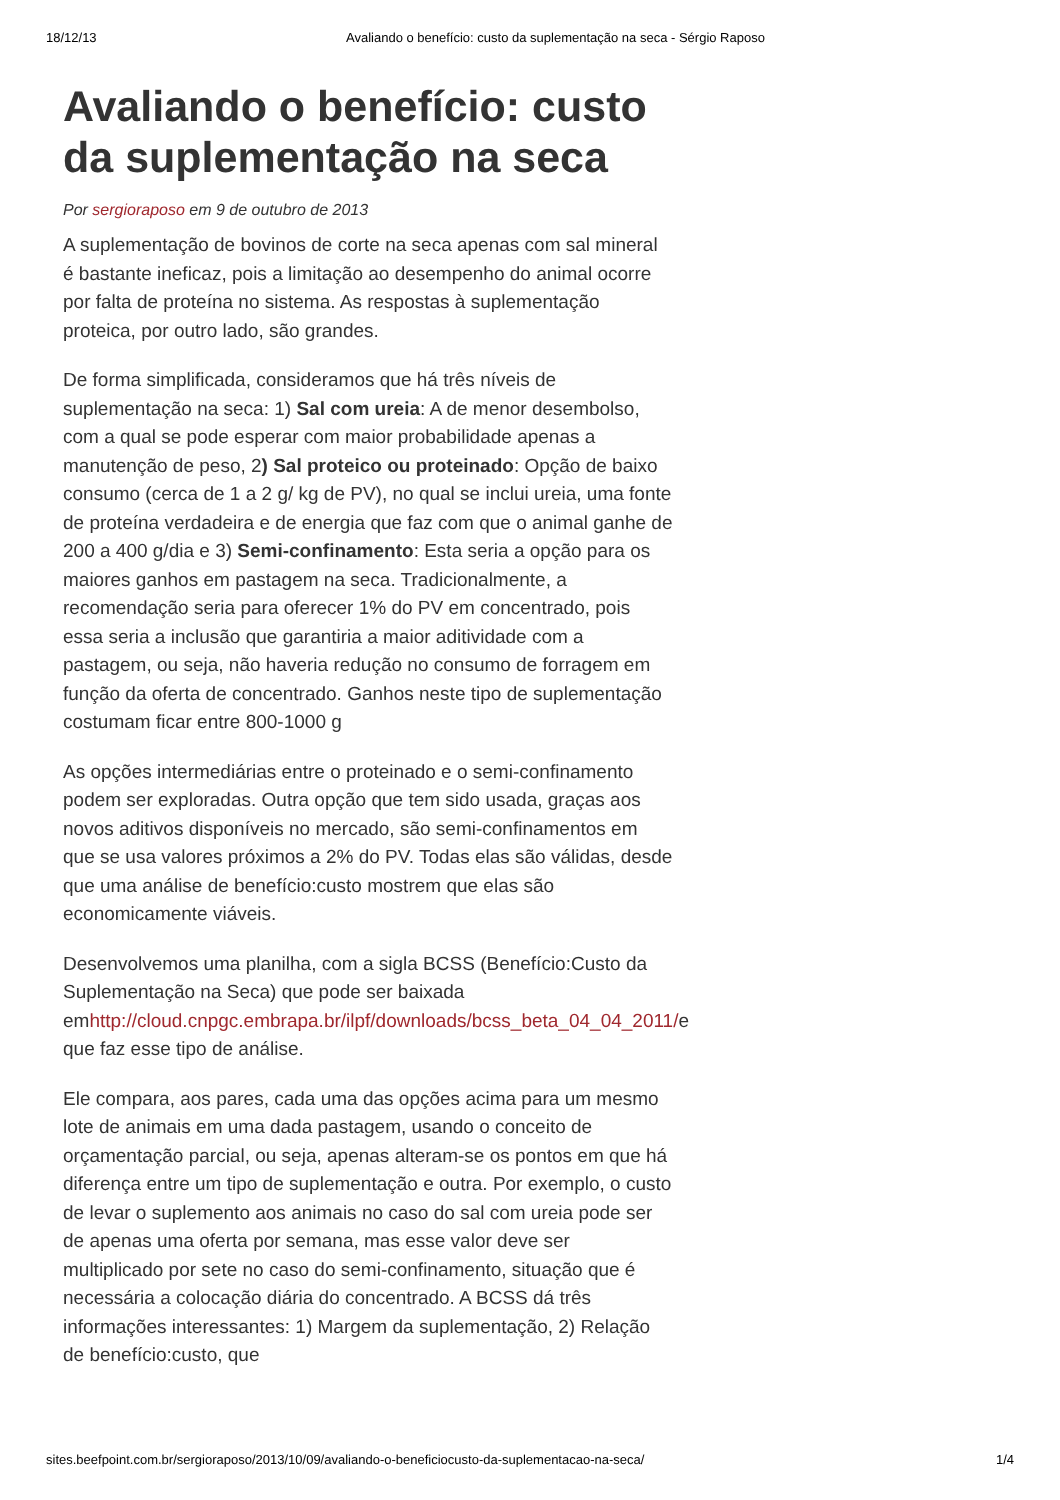18/12/13 Avaliando o benefício: custo da suplementação na seca - Sérgio Raposo
Avaliando o benefício: custo da suplementação na seca
Por sergioraposo em 9 de outubro de 2013
A suplementação de bovinos de corte na seca apenas com sal mineral é bastante ineficaz, pois a limitação ao desempenho do animal ocorre por falta de proteína no sistema. As respostas à suplementação proteica, por outro lado, são grandes.
De forma simplificada, consideramos que há três níveis de suplementação na seca: 1) Sal com ureia: A de menor desembolso, com a qual se pode esperar com maior probabilidade apenas a manutenção de peso, 2) Sal proteico ou proteinado: Opção de baixo consumo (cerca de 1 a 2 g/ kg de PV), no qual se inclui ureia, uma fonte de proteína verdadeira e de energia que faz com que o animal ganhe de 200 a 400 g/dia e 3) Semi-confinamento: Esta seria a opção para os maiores ganhos em pastagem na seca. Tradicionalmente, a recomendação seria para oferecer 1% do PV em concentrado, pois essa seria a inclusão que garantiria a maior aditividade com a pastagem, ou seja, não haveria redução no consumo de forragem em função da oferta de concentrado. Ganhos neste tipo de suplementação costumam ficar entre 800-1000 g
As opções intermediárias entre o proteinado e o semi-confinamento podem ser exploradas. Outra opção que tem sido usada, graças aos novos aditivos disponíveis no mercado, são semi-confinamentos em que se usa valores próximos a 2% do PV. Todas elas são válidas, desde que uma análise de benefício:custo mostrem que elas são economicamente viáveis.
Desenvolvemos uma planilha, com a sigla BCSS (Benefício:Custo da Suplementação na Seca) que pode ser baixada emhttp://cloud.cnpgc.embrapa.br/ilpf/downloads/bcss_beta_04_04_2011/e que faz esse tipo de análise.
Ele compara, aos pares, cada uma das opções acima para um mesmo lote de animais em uma dada pastagem, usando o conceito de orçamentação parcial, ou seja, apenas alteram-se os pontos em que há diferença entre um tipo de suplementação e outra. Por exemplo, o custo de levar o suplemento aos animais no caso do sal com ureia pode ser de apenas uma oferta por semana, mas esse valor deve ser multiplicado por sete no caso do semi-confinamento, situação que é necessária a colocação diária do concentrado. A BCSS dá três informações interessantes: 1) Margem da suplementação, 2) Relação de benefício:custo, que
sites.beefpoint.com.br/sergioraposo/2013/10/09/avaliando-o-beneficiocusto-da-suplementacao-na-seca/ 1/4